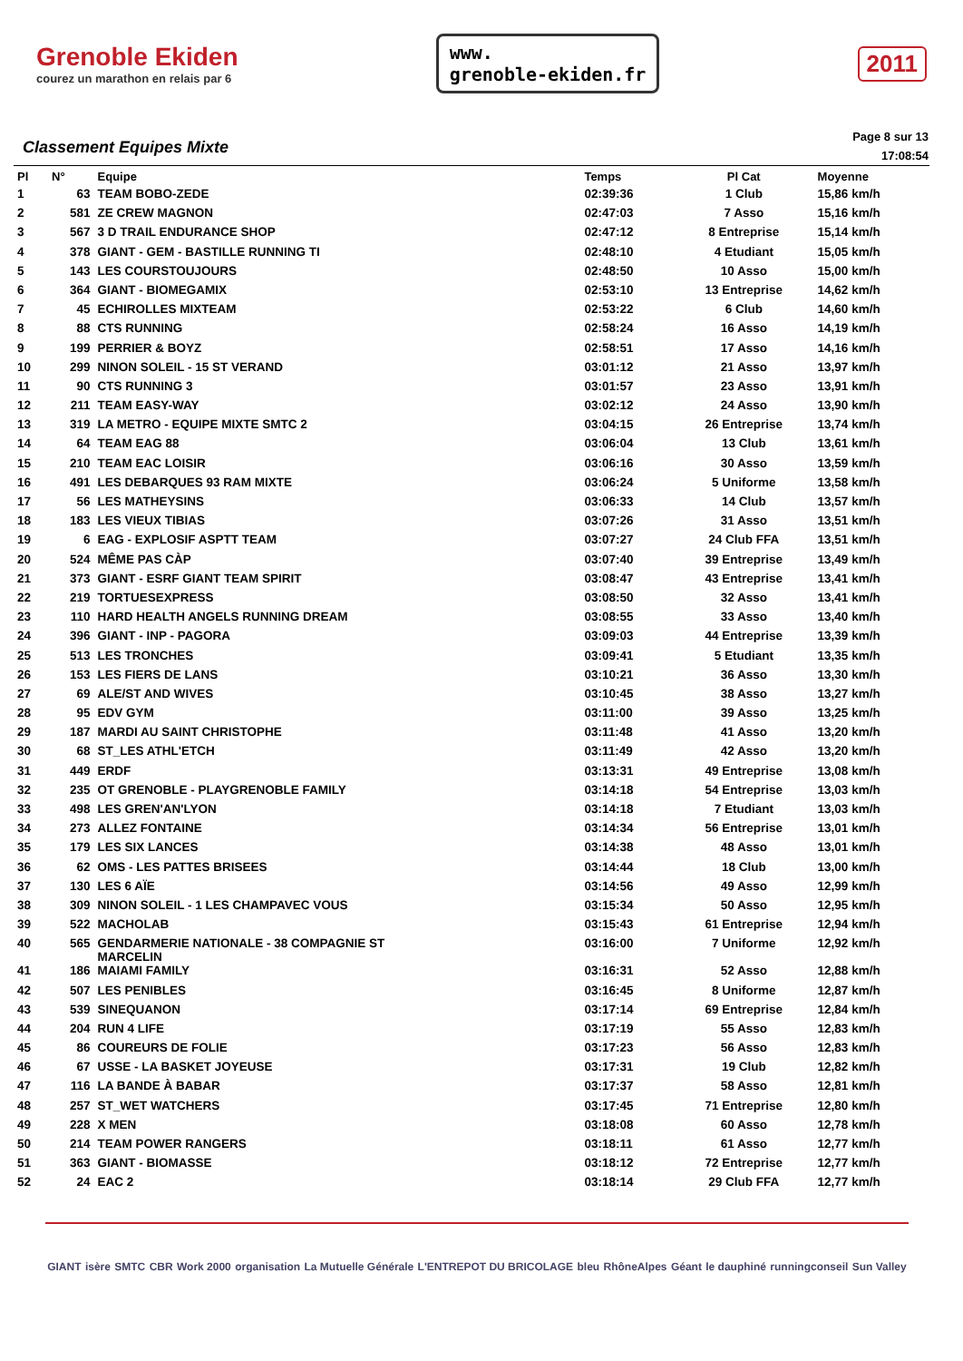Grenoble Ekiden
courez un marathon en relais par 6
www.
grenoble-ekiden.fr
2011
Classement Equipes Mixte
Page 8 sur 13
17:08:54
| Pl | N° | Equipe | Temps | Pl Cat | Moyenne |
| --- | --- | --- | --- | --- | --- |
| 1 | 63 | TEAM BOBO-ZEDE | 02:39:36 | 1 Club | 15,86 km/h |
| 2 | 581 | ZE CREW MAGNON | 02:47:03 | 7 Asso | 15,16 km/h |
| 3 | 567 | 3 D TRAIL ENDURANCE SHOP | 02:47:12 | 8 Entreprise | 15,14 km/h |
| 4 | 378 | GIANT - GEM - BASTILLE RUNNING TI | 02:48:10 | 4 Etudiant | 15,05 km/h |
| 5 | 143 | LES COURSTOUJOURS | 02:48:50 | 10 Asso | 15,00 km/h |
| 6 | 364 | GIANT - BIOMEGAMIX | 02:53:10 | 13 Entreprise | 14,62 km/h |
| 7 | 45 | ECHIROLLES MIXTEAM | 02:53:22 | 6 Club | 14,60 km/h |
| 8 | 88 | CTS RUNNING | 02:58:24 | 16 Asso | 14,19 km/h |
| 9 | 199 | PERRIER & BOYZ | 02:58:51 | 17 Asso | 14,16 km/h |
| 10 | 299 | NINON SOLEIL - 15 ST VERAND | 03:01:12 | 21 Asso | 13,97 km/h |
| 11 | 90 | CTS RUNNING 3 | 03:01:57 | 23 Asso | 13,91 km/h |
| 12 | 211 | TEAM EASY-WAY | 03:02:12 | 24 Asso | 13,90 km/h |
| 13 | 319 | LA METRO - EQUIPE MIXTE SMTC 2 | 03:04:15 | 26 Entreprise | 13,74 km/h |
| 14 | 64 | TEAM EAG 88 | 03:06:04 | 13 Club | 13,61 km/h |
| 15 | 210 | TEAM EAC LOISIR | 03:06:16 | 30 Asso | 13,59 km/h |
| 16 | 491 | LES DEBARQUES 93 RAM MIXTE | 03:06:24 | 5 Uniforme | 13,58 km/h |
| 17 | 56 | LES MATHEYSINS | 03:06:33 | 14 Club | 13,57 km/h |
| 18 | 183 | LES VIEUX TIBIAS | 03:07:26 | 31 Asso | 13,51 km/h |
| 19 | 6 | EAG - EXPLOSIF ASPTT TEAM | 03:07:27 | 24 Club FFA | 13,51 km/h |
| 20 | 524 | MÊME PAS CÀP | 03:07:40 | 39 Entreprise | 13,49 km/h |
| 21 | 373 | GIANT - ESRF GIANT TEAM SPIRIT | 03:08:47 | 43 Entreprise | 13,41 km/h |
| 22 | 219 | TORTUESEXPRESS | 03:08:50 | 32 Asso | 13,41 km/h |
| 23 | 110 | HARD HEALTH ANGELS RUNNING DREAM | 03:08:55 | 33 Asso | 13,40 km/h |
| 24 | 396 | GIANT - INP - PAGORA | 03:09:03 | 44 Entreprise | 13,39 km/h |
| 25 | 513 | LES TRONCHES | 03:09:41 | 5 Etudiant | 13,35 km/h |
| 26 | 153 | LES FIERS DE LANS | 03:10:21 | 36 Asso | 13,30 km/h |
| 27 | 69 | ALE/ST AND WIVES | 03:10:45 | 38 Asso | 13,27 km/h |
| 28 | 95 | EDV GYM | 03:11:00 | 39 Asso | 13,25 km/h |
| 29 | 187 | MARDI AU SAINT CHRISTOPHE | 03:11:48 | 41 Asso | 13,20 km/h |
| 30 | 68 | ST_LES ATHL'ETCH | 03:11:49 | 42 Asso | 13,20 km/h |
| 31 | 449 | ERDF | 03:13:31 | 49 Entreprise | 13,08 km/h |
| 32 | 235 | OT GRENOBLE - PLAYGRENOBLE FAMILY | 03:14:18 | 54 Entreprise | 13,03 km/h |
| 33 | 498 | LES GREN'AN'LYON | 03:14:18 | 7 Etudiant | 13,03 km/h |
| 34 | 273 | ALLEZ FONTAINE | 03:14:34 | 56 Entreprise | 13,01 km/h |
| 35 | 179 | LES SIX LANCES | 03:14:38 | 48 Asso | 13,01 km/h |
| 36 | 62 | OMS - LES PATTES BRISEES | 03:14:44 | 18 Club | 13,00 km/h |
| 37 | 130 | LES 6 AÏE | 03:14:56 | 49 Asso | 12,99 km/h |
| 38 | 309 | NINON SOLEIL - 1 LES CHAMPAVEC VOUS | 03:15:34 | 50 Asso | 12,95 km/h |
| 39 | 522 | MACHOLAB | 03:15:43 | 61 Entreprise | 12,94 km/h |
| 40 | 565 | GENDARMERIE NATIONALE - 38 COMPAGNIE ST MARCELIN | 03:16:00 | 7 Uniforme | 12,92 km/h |
| 41 | 186 | MAIAMI FAMILY | 03:16:31 | 52 Asso | 12,88 km/h |
| 42 | 507 | LES PENIBLES | 03:16:45 | 8 Uniforme | 12,87 km/h |
| 43 | 539 | SINEQUANON | 03:17:14 | 69 Entreprise | 12,84 km/h |
| 44 | 204 | RUN 4 LIFE | 03:17:19 | 55 Asso | 12,83 km/h |
| 45 | 86 | COUREURS DE FOLIE | 03:17:23 | 56 Asso | 12,83 km/h |
| 46 | 67 | USSE - LA BASKET JOYEUSE | 03:17:31 | 19 Club | 12,82 km/h |
| 47 | 116 | LA BANDE À BABAR | 03:17:37 | 58 Asso | 12,81 km/h |
| 48 | 257 | ST_WET WATCHERS | 03:17:45 | 71 Entreprise | 12,80 km/h |
| 49 | 228 | X MEN | 03:18:08 | 60 Asso | 12,78 km/h |
| 50 | 214 | TEAM POWER RANGERS | 03:18:11 | 61 Asso | 12,77 km/h |
| 51 | 363 | GIANT - BIOMASSE | 03:18:12 | 72 Entreprise | 12,77 km/h |
| 52 | 24 | EAC 2 | 03:18:14 | 29 Club FFA | 12,77 km/h |
GIANT isère SMTC CBR Work 2000 organisation La Mutuelle Générale L'ENTREPOT DU BRICOLAGE bleu RhôneAlpes Géant le dauphiné runningconseil Sun Valley